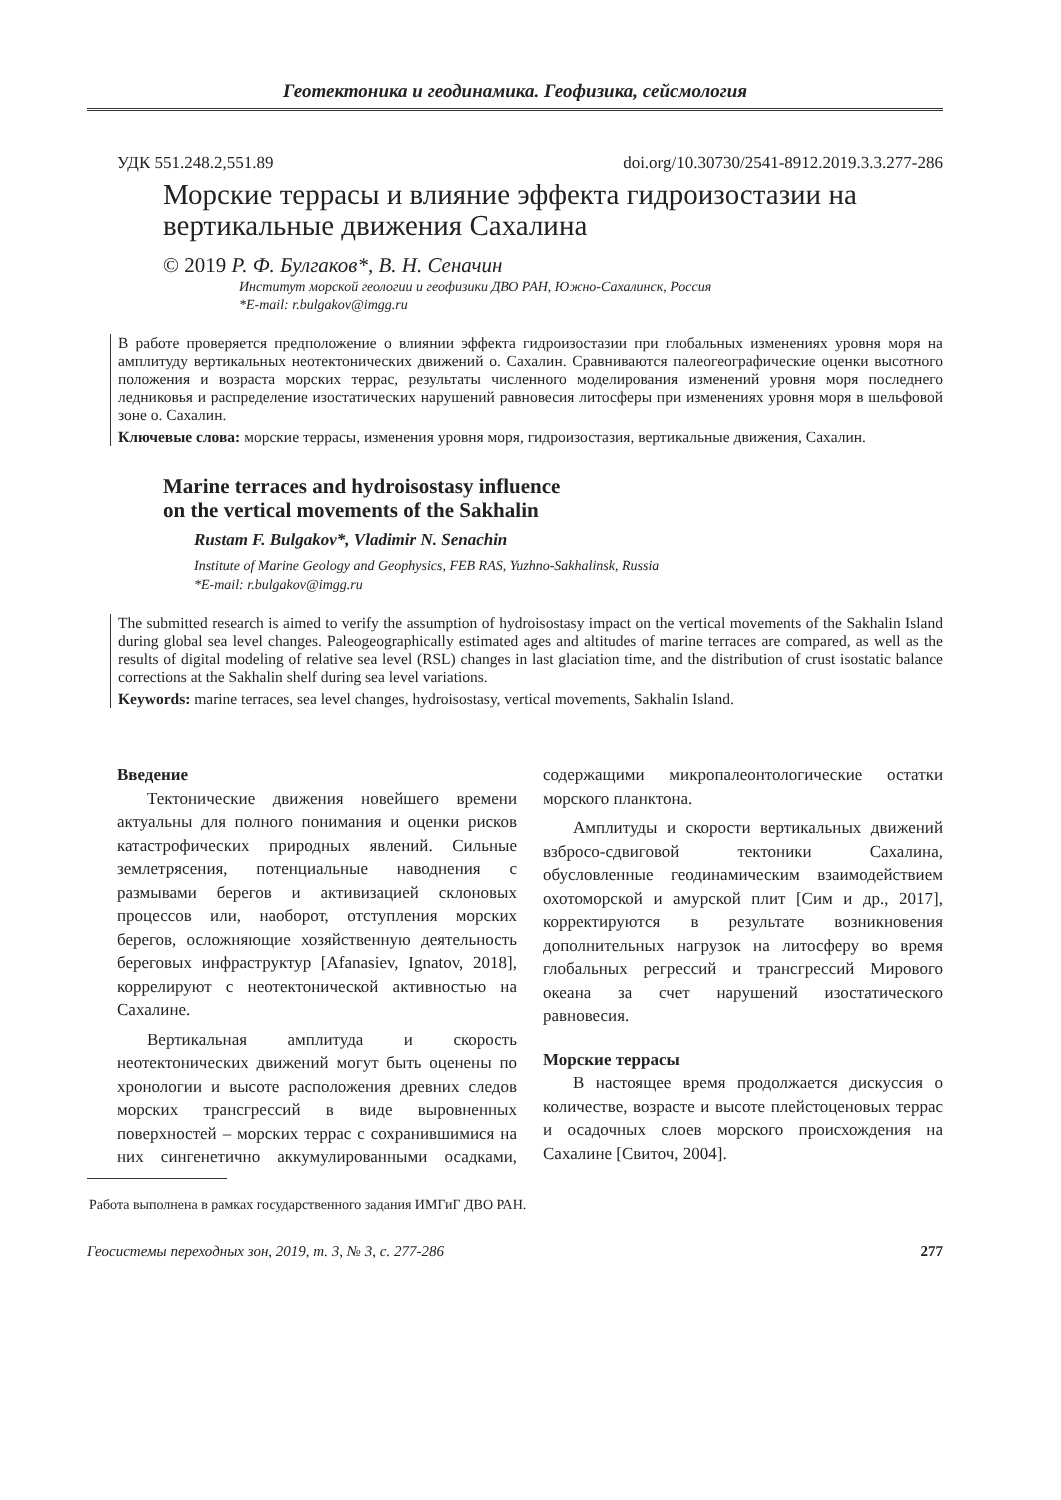Геотектоника и геодинамика. Геофизика, сейсмология
УДК 551.248.2,551.89 doi.org/10.30730/2541-8912.2019.3.3.277-286
Морские террасы и влияние эффекта гидроизостазии на вертикальные движения Сахалина
© 2019 Р. Ф. Булгаков*, В. Н. Сеначин
Институт морской геологии и геофизики ДВО РАН, Южно-Сахалинск, Россия
*E-mail: r.bulgakov@imgg.ru
В работе проверяется предположение о влиянии эффекта гидроизостазии при глобальных изменениях уровня моря на амплитуду вертикальных неотектонических движений о. Сахалин. Сравниваются палеогеографические оценки высотного положения и возраста морских террас, результаты численного моделирования изменений уровня моря последнего ледниковья и распределение изостатических нарушений равновесия литосферы при изменениях уровня моря в шельфовой зоне о. Сахалин.
Ключевые слова: морские террасы, изменения уровня моря, гидроизостазия, вертикальные движения, Сахалин.
Marine terraces and hydroisostasy influence
on the vertical movements of the Sakhalin
Rustam F. Bulgakov*, Vladimir N. Senachin
Institute of Marine Geology and Geophysics, FEB RAS, Yuzhno-Sakhalinsk, Russia
*E-mail: r.bulgakov@imgg.ru
The submitted research is aimed to verify the assumption of hydroisostasy impact on the vertical movements of the Sakhalin Island during global sea level changes. Paleogeographically estimated ages and altitudes of marine terraces are compared, as well as the results of digital modeling of relative sea level (RSL) changes in last glaciation time, and the distribution of crust isostatic balance corrections at the Sakhalin shelf during sea level variations.
Keywords: marine terraces, sea level changes, hydroisostasy, vertical movements, Sakhalin Island.
Введение
Тектонические движения новейшего времени актуальны для полного понимания и оценки рисков катастрофических природных явлений. Сильные землетрясения, потенциальные наводнения с размывами берегов и активизацией склоновых процессов или, наоборот, отступления морских берегов, осложняющие хозяйственную деятельность береговых инфраструктур [Afanasiev, Ignatov, 2018], коррелируют с неотектонической активностью на Сахалине.
Вертикальная амплитуда и скорость неотектонических движений могут быть оценены по хронологии и высоте расположения древних следов морских трансгрессий в виде выровненных поверхностей – морских террас с сохранившимися на них сингенетично аккумулированными осадками, содержащими микропалеонтологические остатки морского планктона.
Амплитуды и скорости вертикальных движений взбросо-сдвиговой тектоники Сахалина, обусловленные геодинамическим взаимодействием охотоморской и амурской плит [Сим и др., 2017], корректируются в результате возникновения дополнительных нагрузок на литосферу во время глобальных регрессий и трансгрессий Мирового океана за счет нарушений изостатического равновесия.
Морские террасы
В настоящее время продолжается дискуссия о количестве, возрасте и высоте плейстоценовых террас и осадочных слоев морского происхождения на Сахалине [Свиточ, 2004].
Работа выполнена в рамках государственного задания ИМГиГ ДВО РАН.
Геосистемы переходных зон, 2019, т. 3, № 3, с. 277-286 277